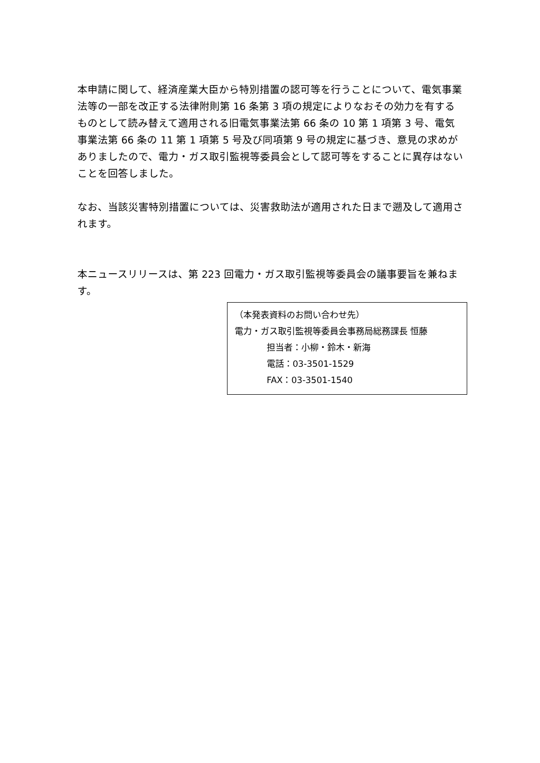本申請に関して、経済産業大臣から特別措置の認可等を行うことについて、電気事業法等の一部を改正する法律附則第 16 条第 3 項の規定によりなおその効力を有するものとして読み替えて適用される旧電気事業法第 66 条の 10 第 1 項第 3 号、電気事業法第 66 条の 11 第 1 項第 5 号及び同項第 9 号の規定に基づき、意見の求めがありましたので、電力・ガス取引監視等委員会として認可等をすることに異存はないことを回答しました。
なお、当該災害特別措置については、災害救助法が適用された日まで遡及して適用されます。
本ニュースリリースは、第 223 回電力・ガス取引監視等委員会の議事要旨を兼ねます。
（本発表資料のお問い合わせ先）
電力・ガス取引監視等委員会事務局総務課長 恒藤
担当者：小柳・鈴木・新海
電話：03-3501-1529
FAX：03-3501-1540